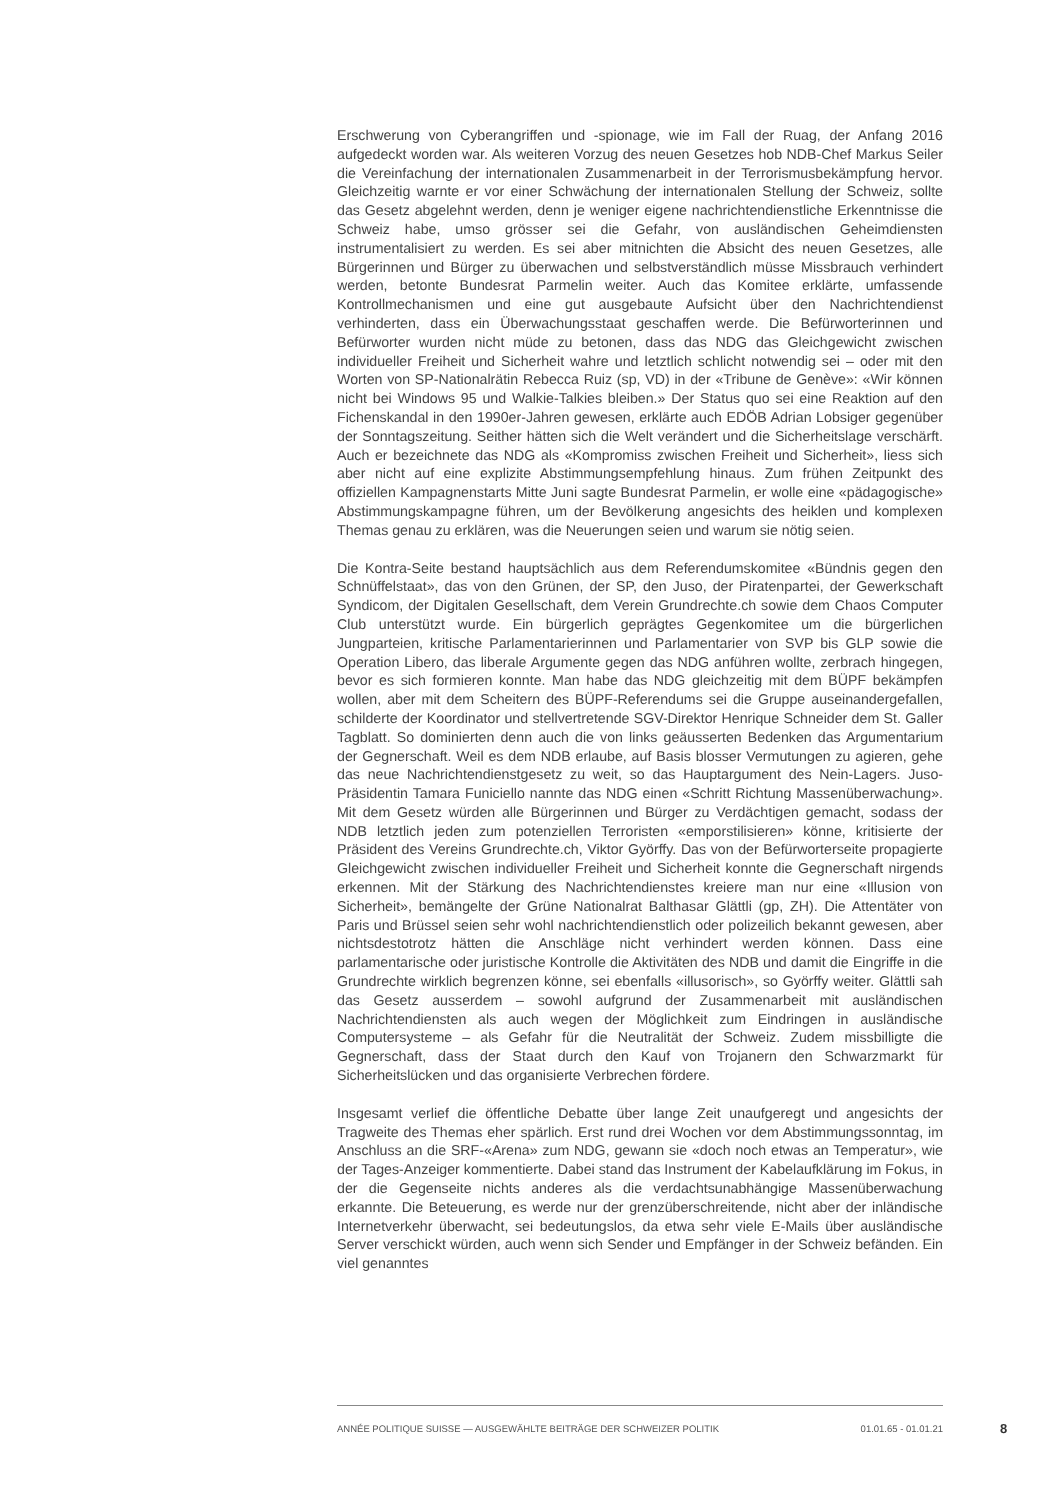Erschwerung von Cyberangriffen und -spionage, wie im Fall der Ruag, der Anfang 2016 aufgedeckt worden war. Als weiteren Vorzug des neuen Gesetzes hob NDB-Chef Markus Seiler die Vereinfachung der internationalen Zusammenarbeit in der Terrorismusbekämpfung hervor. Gleichzeitig warnte er vor einer Schwächung der internationalen Stellung der Schweiz, sollte das Gesetz abgelehnt werden, denn je weniger eigene nachrichtendienstliche Erkenntnisse die Schweiz habe, umso grösser sei die Gefahr, von ausländischen Geheimdiensten instrumentalisiert zu werden. Es sei aber mitnichten die Absicht des neuen Gesetzes, alle Bürgerinnen und Bürger zu überwachen und selbstverständlich müsse Missbrauch verhindert werden, betonte Bundesrat Parmelin weiter. Auch das Komitee erklärte, umfassende Kontrollmechanismen und eine gut ausgebaute Aufsicht über den Nachrichtendienst verhinderten, dass ein Überwachungsstaat geschaffen werde. Die Befürworterinnen und Befürworter wurden nicht müde zu betonen, dass das NDG das Gleichgewicht zwischen individueller Freiheit und Sicherheit wahre und letztlich schlicht notwendig sei – oder mit den Worten von SP-Nationalrätin Rebecca Ruiz (sp, VD) in der «Tribune de Genève»: «Wir können nicht bei Windows 95 und Walkie-Talkies bleiben.» Der Status quo sei eine Reaktion auf den Fichenskandal in den 1990er-Jahren gewesen, erklärte auch EDÖB Adrian Lobsiger gegenüber der Sonntagszeitung. Seither hätten sich die Welt verändert und die Sicherheitslage verschärft. Auch er bezeichnete das NDG als «Kompromiss zwischen Freiheit und Sicherheit», liess sich aber nicht auf eine explizite Abstimmungsempfehlung hinaus. Zum frühen Zeitpunkt des offiziellen Kampagnenstarts Mitte Juni sagte Bundesrat Parmelin, er wolle eine «pädagogische» Abstimmungskampagne führen, um der Bevölkerung angesichts des heiklen und komplexen Themas genau zu erklären, was die Neuerungen seien und warum sie nötig seien.
Die Kontra-Seite bestand hauptsächlich aus dem Referendumskomitee «Bündnis gegen den Schnüffelstaat», das von den Grünen, der SP, den Juso, der Piratenpartei, der Gewerkschaft Syndicom, der Digitalen Gesellschaft, dem Verein Grundrechte.ch sowie dem Chaos Computer Club unterstützt wurde. Ein bürgerlich geprägtes Gegenkomitee um die bürgerlichen Jungparteien, kritische Parlamentarierinnen und Parlamentarier von SVP bis GLP sowie die Operation Libero, das liberale Argumente gegen das NDG anführen wollte, zerbrach hingegen, bevor es sich formieren konnte. Man habe das NDG gleichzeitig mit dem BÜPF bekämpfen wollen, aber mit dem Scheitern des BÜPF-Referendums sei die Gruppe auseinandergefallen, schilderte der Koordinator und stellvertretende SGV-Direktor Henrique Schneider dem St. Galler Tagblatt. So dominierten denn auch die von links geäusserten Bedenken das Argumentarium der Gegnerschaft. Weil es dem NDB erlaube, auf Basis blosser Vermutungen zu agieren, gehe das neue Nachrichtendienstgesetz zu weit, so das Hauptargument des Nein-Lagers. Juso-Präsidentin Tamara Funiciello nannte das NDG einen «Schritt Richtung Massenüberwachung». Mit dem Gesetz würden alle Bürgerinnen und Bürger zu Verdächtigen gemacht, sodass der NDB letztlich jeden zum potenziellen Terroristen «emporstilisieren» könne, kritisierte der Präsident des Vereins Grundrechte.ch, Viktor Györffy. Das von der Befürworterseite propagierte Gleichgewicht zwischen individueller Freiheit und Sicherheit konnte die Gegnerschaft nirgends erkennen. Mit der Stärkung des Nachrichtendienstes kreiere man nur eine «Illusion von Sicherheit», bemängelte der Grüne Nationalrat Balthasar Glättli (gp, ZH). Die Attentäter von Paris und Brüssel seien sehr wohl nachrichtendienstlich oder polizeilich bekannt gewesen, aber nichtsdestotrotz hätten die Anschläge nicht verhindert werden können. Dass eine parlamentarische oder juristische Kontrolle die Aktivitäten des NDB und damit die Eingriffe in die Grundrechte wirklich begrenzen könne, sei ebenfalls «illusorisch», so Györffy weiter. Glättli sah das Gesetz ausserdem – sowohl aufgrund der Zusammenarbeit mit ausländischen Nachrichtendiensten als auch wegen der Möglichkeit zum Eindringen in ausländische Computersysteme – als Gefahr für die Neutralität der Schweiz. Zudem missbilligte die Gegnerschaft, dass der Staat durch den Kauf von Trojanern den Schwarzmarkt für Sicherheitslücken und das organisierte Verbrechen fördere.
Insgesamt verlief die öffentliche Debatte über lange Zeit unaufgeregt und angesichts der Tragweite des Themas eher spärlich. Erst rund drei Wochen vor dem Abstimmungssonntag, im Anschluss an die SRF-«Arena» zum NDG, gewann sie «doch noch etwas an Temperatur», wie der Tages-Anzeiger kommentierte. Dabei stand das Instrument der Kabelaufklärung im Fokus, in der die Gegenseite nichts anderes als die verdachtsunabhängige Massenüberwachung erkannte. Die Beteuerung, es werde nur der grenzüberschreitende, nicht aber der inländische Internetverkehr überwacht, sei bedeutungslos, da etwa sehr viele E-Mails über ausländische Server verschickt würden, auch wenn sich Sender und Empfänger in der Schweiz befänden. Ein viel genanntes
ANNÉE POLITIQUE SUISSE — AUSGEWÄHLTE BEITRÄGE DER SCHWEIZER POLITIK 01.01.65 - 01.01.21
8